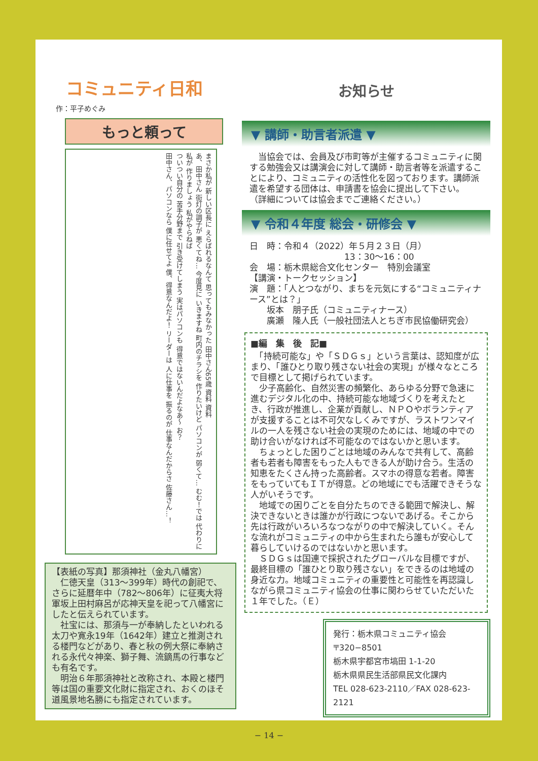コミュニティ日和
作：平子めぐみ
もっと頼って
まさか私が 新しい区長に えらばれるなんて 思ってもみなかった 田中さん65歳 資料 資料
あ、田中さん 街灯の調子が 悪くてね… 今度見に いきますね 町内のチラシを 作りたいけど パソコンが 弱くて… むむ！では 代わりに私が 作りましょう 私がやらねば
ついつい自分の 苦手分野まで 引き受けてしまう 実はパソコンも 得意ではないんだよなあ〜 お？
田中さん、パソコンなら 僕に任せてよ 僕、得意なんだよ！ リーダーは 人に仕事を 振るのが 仕事なんだからさ 佐藤さん…！
【表紙の写真】那須神社（金丸八幡宮）
　仁徳天皇（313〜399年）時代の創祀で、さらに延暦年中（782〜806年）に征夷大将軍坂上田村麻呂が応神天皇を祀って八幡宮にしたと伝えられています。
　社宝には、那須与一が奉納したといわれる太刀や寛永19年（1642年）建立と推測される楼門などがあり、春と秋の例大祭に奉納される永代々神楽、獅子舞、流鏑馬の行事なども有名です。
　明治６年那須神社と改称され、本殿と楼門等は国の重要文化財に指定され、おくのほそ道風景地名勝にも指定されています。
お知らせ
▼ 講師・助言者派遣 ▼
　当協会では、会員及び市町等が主催するコミュニティに関する勉強会又は講演会に対して講師・助言者等を派遣することにより、コミュニティの活性化を図っております。講師派遣を希望する団体は、申請書を協会に提出して下さい。
（詳細については協会までご連絡ください。）
▼ 令和４年度 総会・研修会 ▼
日　時：令和４（2022）年５月２３日（月）
　　　　　　　　　　　13：30〜16：00
会　場：栃木県総合文化センター　特別会議室
【講演・トークセッション】
演　題：「人とつながり、まちを元気にする“コミュニティナース”とは？」
　　坂本　朋子氏（コミュニティナース）
　　廣瀬　隆人氏（一般社団法人とちぎ市民協働研究会）
■編　集　後　記■
　「持続可能な」や「ＳＤＧｓ」という言葉は、認知度が広まり、「誰ひとり取り残さない社会の実現」が様々なところで目標として掲げられています。
　少子高齢化、自然災害の頻繁化、あらゆる分野で急速に進むデジタル化の中、持続可能な地域づくりを考えたとき、行政が推進し、企業が貢献し、ＮＰＯやボランティアが支援することは不可欠なしくみですが、ラストワンマイルの一人を残さない社会の実現のためには、地域の中での助け合いがなければ不可能なのではないかと思います。
　ちょっとした困りごとは地域のみんなで共有して、高齢者も若者も障害をもった人もできる人が助け合う。生活の知恵をたくさん持った高齢者。スマホの得意な若者。障害をもっていてもＩＴが得意。どの地域にでも活躍できそうな人がいそうです。
　地域での困りごとを自分たちのできる範囲で解決し、解決できないときは誰かが行政につないであげる。そこから先は行政がいろいろなつながりの中で解決していく。そんな流れがコミュニティの中から生まれたら誰もが安心して暮らしていけるのではないかと思います。
　ＳＤＧｓは国連で採択されたグローバルな目標ですが、最終目標の「誰ひとり取り残さない」をできるのは地域の身近な力。地域コミュニティの重要性と可能性を再認識しながら県コミュニティ協会の仕事に関わらせていただいた１年でした。（Ｅ）
発行：栃木県コミュニティ協会
〒320−8501
栃木県宇都宮市塙田 1-1-20
栃木県県民生活部県民文化課内
TEL 028-623-2110／FAX 028-623-2121
− 14 −